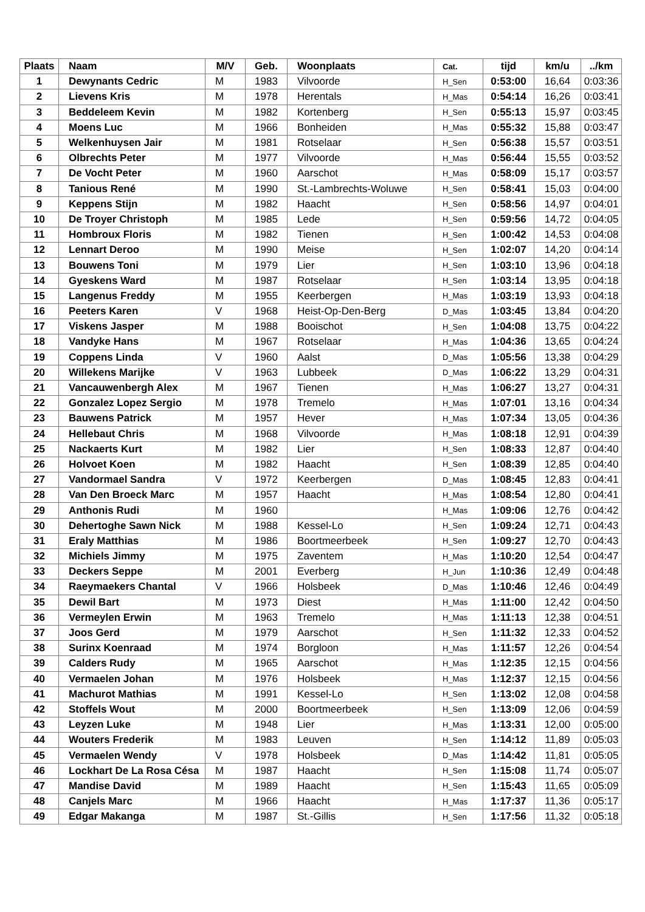| Plaats | Naam | M/V | Geb. | Woonplaats | Cat. | tijd | km/u | ../km |
| --- | --- | --- | --- | --- | --- | --- | --- | --- |
| 1 | Dewynants Cedric | M | 1983 | Vilvoorde | H_Sen | 0:53:00 | 16,64 | 0:03:36 |
| 2 | Lievens Kris | M | 1978 | Herentals | H_Mas | 0:54:14 | 16,26 | 0:03:41 |
| 3 | Beddeleem Kevin | M | 1982 | Kortenberg | H_Sen | 0:55:13 | 15,97 | 0:03:45 |
| 4 | Moens Luc | M | 1966 | Bonheiden | H_Mas | 0:55:32 | 15,88 | 0:03:47 |
| 5 | Welkenhuysen Jair | M | 1981 | Rotselaar | H_Sen | 0:56:38 | 15,57 | 0:03:51 |
| 6 | Olbrechts Peter | M | 1977 | Vilvoorde | H_Mas | 0:56:44 | 15,55 | 0:03:52 |
| 7 | De Vocht Peter | M | 1960 | Aarschot | H_Mas | 0:58:09 | 15,17 | 0:03:57 |
| 8 | Tanious René | M | 1990 | St.-Lambrechts-Woluwe | H_Sen | 0:58:41 | 15,03 | 0:04:00 |
| 9 | Keppens Stijn | M | 1982 | Haacht | H_Sen | 0:58:56 | 14,97 | 0:04:01 |
| 10 | De Troyer Christoph | M | 1985 | Lede | H_Sen | 0:59:56 | 14,72 | 0:04:05 |
| 11 | Hombroux Floris | M | 1982 | Tienen | H_Sen | 1:00:42 | 14,53 | 0:04:08 |
| 12 | Lennart Deroo | M | 1990 | Meise | H_Sen | 1:02:07 | 14,20 | 0:04:14 |
| 13 | Bouwens Toni | M | 1979 | Lier | H_Sen | 1:03:10 | 13,96 | 0:04:18 |
| 14 | Gyeskens Ward | M | 1987 | Rotselaar | H_Sen | 1:03:14 | 13,95 | 0:04:18 |
| 15 | Langenus Freddy | M | 1955 | Keerbergen | H_Mas | 1:03:19 | 13,93 | 0:04:18 |
| 16 | Peeters Karen | V | 1968 | Heist-Op-Den-Berg | D_Mas | 1:03:45 | 13,84 | 0:04:20 |
| 17 | Viskens Jasper | M | 1988 | Booischot | H_Sen | 1:04:08 | 13,75 | 0:04:22 |
| 18 | Vandyke Hans | M | 1967 | Rotselaar | H_Mas | 1:04:36 | 13,65 | 0:04:24 |
| 19 | Coppens Linda | V | 1960 | Aalst | D_Mas | 1:05:56 | 13,38 | 0:04:29 |
| 20 | Willekens Marijke | V | 1963 | Lubbeek | D_Mas | 1:06:22 | 13,29 | 0:04:31 |
| 21 | Vancauwenbergh Alex | M | 1967 | Tienen | H_Mas | 1:06:27 | 13,27 | 0:04:31 |
| 22 | Gonzalez Lopez Sergio | M | 1978 | Tremelo | H_Mas | 1:07:01 | 13,16 | 0:04:34 |
| 23 | Bauwens Patrick | M | 1957 | Hever | H_Mas | 1:07:34 | 13,05 | 0:04:36 |
| 24 | Hellebaut Chris | M | 1968 | Vilvoorde | H_Mas | 1:08:18 | 12,91 | 0:04:39 |
| 25 | Nackaerts Kurt | M | 1982 | Lier | H_Sen | 1:08:33 | 12,87 | 0:04:40 |
| 26 | Holvoet Koen | M | 1982 | Haacht | H_Sen | 1:08:39 | 12,85 | 0:04:40 |
| 27 | Vandormael Sandra | V | 1972 | Keerbergen | D_Mas | 1:08:45 | 12,83 | 0:04:41 |
| 28 | Van Den Broeck Marc | M | 1957 | Haacht | H_Mas | 1:08:54 | 12,80 | 0:04:41 |
| 29 | Anthonis Rudi | M | 1960 | | H_Mas | 1:09:06 | 12,76 | 0:04:42 |
| 30 | Dehertoghe Sawn Nick | M | 1988 | Kessel-Lo | H_Sen | 1:09:24 | 12,71 | 0:04:43 |
| 31 | Eraly Matthias | M | 1986 | Boortmeerbeek | H_Sen | 1:09:27 | 12,70 | 0:04:43 |
| 32 | Michiels Jimmy | M | 1975 | Zaventem | H_Mas | 1:10:20 | 12,54 | 0:04:47 |
| 33 | Deckers Seppe | M | 2001 | Everberg | H_Jun | 1:10:36 | 12,49 | 0:04:48 |
| 34 | Raeymaekers Chantal | V | 1966 | Holsbeek | D_Mas | 1:10:46 | 12,46 | 0:04:49 |
| 35 | Dewil Bart | M | 1973 | Diest | H_Mas | 1:11:00 | 12,42 | 0:04:50 |
| 36 | Vermeylen Erwin | M | 1963 | Tremelo | H_Mas | 1:11:13 | 12,38 | 0:04:51 |
| 37 | Joos Gerd | M | 1979 | Aarschot | H_Sen | 1:11:32 | 12,33 | 0:04:52 |
| 38 | Surinx Koenraad | M | 1974 | Borgloon | H_Mas | 1:11:57 | 12,26 | 0:04:54 |
| 39 | Calders Rudy | M | 1965 | Aarschot | H_Mas | 1:12:35 | 12,15 | 0:04:56 |
| 40 | Vermaelen Johan | M | 1976 | Holsbeek | H_Mas | 1:12:37 | 12,15 | 0:04:56 |
| 41 | Machurot Mathias | M | 1991 | Kessel-Lo | H_Sen | 1:13:02 | 12,08 | 0:04:58 |
| 42 | Stoffels Wout | M | 2000 | Boortmeerbeek | H_Sen | 1:13:09 | 12,06 | 0:04:59 |
| 43 | Leyzen Luke | M | 1948 | Lier | H_Mas | 1:13:31 | 12,00 | 0:05:00 |
| 44 | Wouters Frederik | M | 1983 | Leuven | H_Sen | 1:14:12 | 11,89 | 0:05:03 |
| 45 | Vermaelen Wendy | V | 1978 | Holsbeek | D_Mas | 1:14:42 | 11,81 | 0:05:05 |
| 46 | Lockhart De La Rosa Césa | M | 1987 | Haacht | H_Sen | 1:15:08 | 11,74 | 0:05:07 |
| 47 | Mandise David | M | 1989 | Haacht | H_Sen | 1:15:43 | 11,65 | 0:05:09 |
| 48 | Canjels Marc | M | 1966 | Haacht | H_Mas | 1:17:37 | 11,36 | 0:05:17 |
| 49 | Edgar Makanga | M | 1987 | St.-Gillis | H_Sen | 1:17:56 | 11,32 | 0:05:18 |